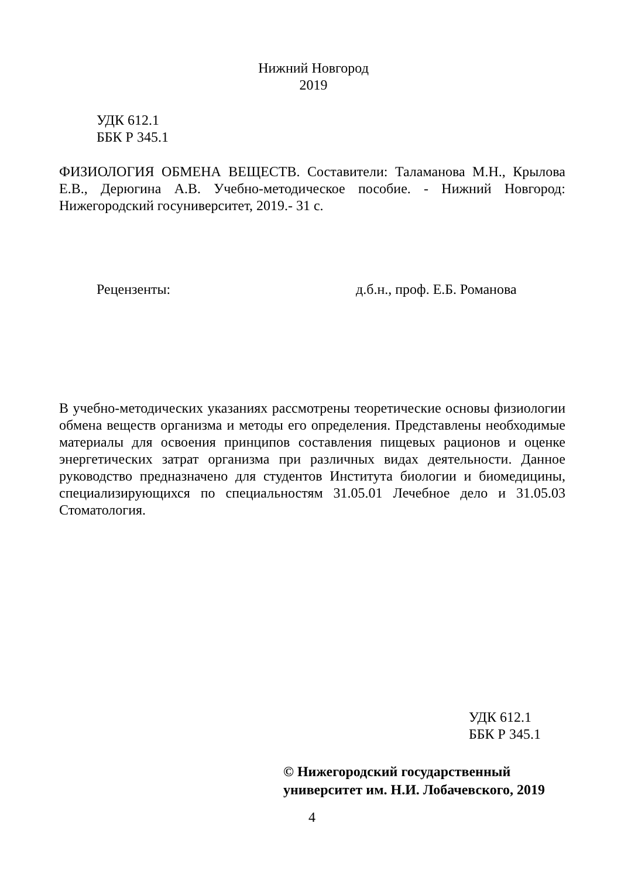Нижний Новгород
2019
УДК 612.1
ББК Р 345.1
ФИЗИОЛОГИЯ ОБМЕНА ВЕЩЕСТВ. Составители: Таламанова М.Н., Крылова Е.В., Дерюгина А.В. Учебно-методическое пособие. - Нижний Новгород: Нижегородский госуниверситет, 2019.- 31 с.
Рецензенты: д.б.н., проф. Е.Б. Романова
В учебно-методических указаниях рассмотрены теоретические основы физиологии обмена веществ организма и методы его определения. Представлены необходимые материалы для освоения принципов составления пищевых рационов и оценке энергетических затрат организма при различных видах деятельности. Данное руководство предназначено для студентов Института биологии и биомедицины, специализирующихся по специальностям 31.05.01 Лечебное дело и 31.05.03 Стоматология.
УДК 612.1
ББК Р 345.1
© Нижегородский государственный
университет им. Н.И. Лобачевского, 2019
4